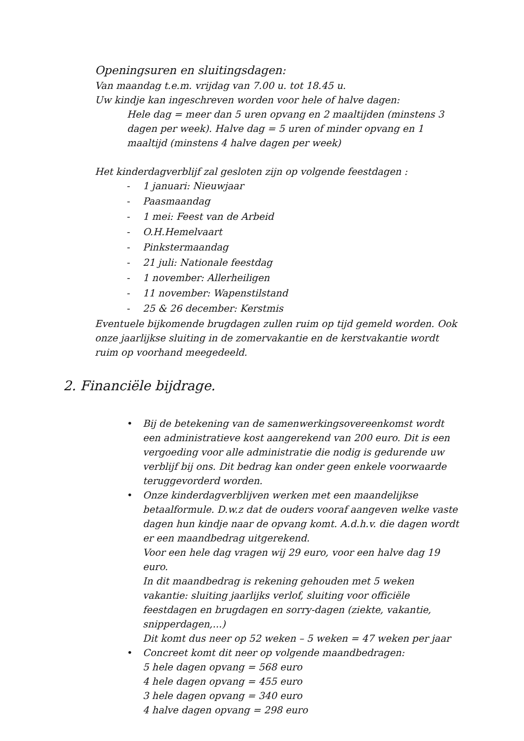Openingsuren en sluitingsdagen:
Van maandag t.e.m. vrijdag van 7.00 u. tot 18.45 u.
Uw kindje kan ingeschreven worden voor hele of halve dagen:
Hele dag = meer dan 5 uren opvang en 2 maaltijden (minstens 3 dagen per week). Halve dag = 5 uren of minder opvang en 1 maaltijd (minstens 4 halve dagen per week)
Het kinderdagverblijf zal gesloten zijn op volgende feestdagen :
- 1 januari: Nieuwjaar
- Paasmaandag
- 1 mei: Feest van de Arbeid
- O.H.Hemelvaart
- Pinkstermaandag
- 21 juli: Nationale feestdag
- 1 november: Allerheiligen
- 11 november: Wapenstilstand
- 25 & 26 december: Kerstmis
Eventuele bijkomende brugdagen zullen ruim op tijd gemeld worden. Ook onze jaarlijkse sluiting in de zomervakantie en de kerstvakantie wordt ruim op voorhand meegedeeld.
2. Financiële bijdrage.
• Bij de betekening van de samenwerkingsovereenkomst wordt een administratieve kost aangerekend van 200 euro. Dit is een vergoeding voor alle administratie die nodig is gedurende uw verblijf bij ons. Dit bedrag kan onder geen enkele voorwaarde teruggevorderd worden.
• Onze kinderdagverblijven werken met een maandelijkse betaalformule. D.w.z dat de ouders vooraf aangeven welke vaste dagen hun kindje naar de opvang komt. A.d.h.v. die dagen wordt er een maandbedrag uitgerekend.
Voor een hele dag vragen wij 29 euro, voor een halve dag 19 euro.
In dit maandbedrag is rekening gehouden met 5 weken vakantie: sluiting jaarlijks verlof, sluiting voor officiële feestdagen en brugdagen en sorry-dagen (ziekte, vakantie, snipperdagen,...)
Dit komt dus neer op 52 weken – 5 weken = 47 weken per jaar
• Concreet komt dit neer op volgende maandbedragen:
5 hele dagen opvang = 568 euro
4 hele dagen opvang = 455 euro
3 hele dagen opvang = 340 euro
4 halve dagen opvang = 298 euro